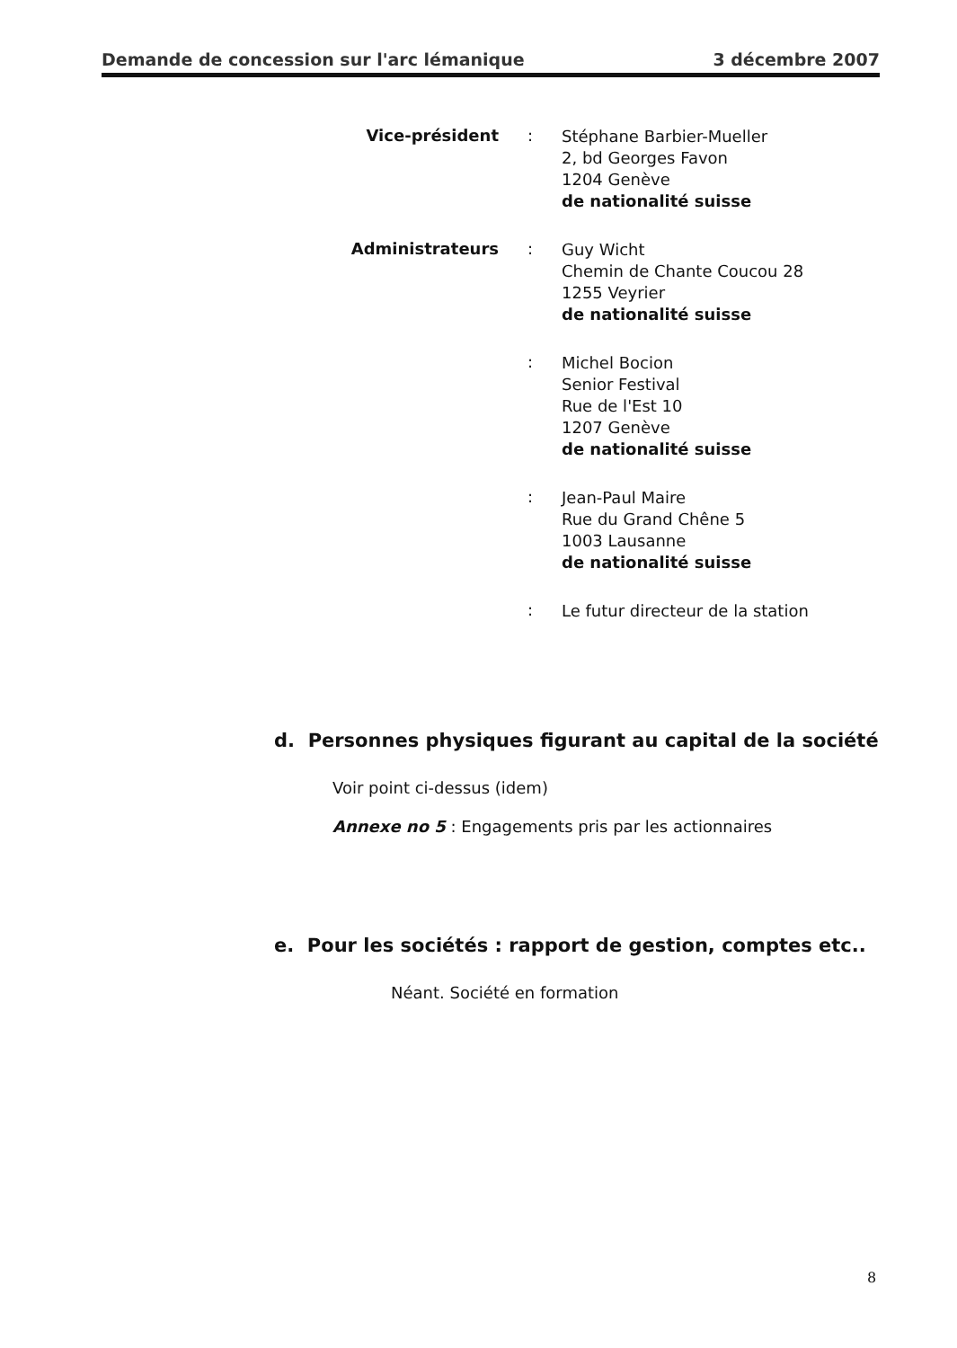Demande de concession sur l'arc lémanique 3 décembre 2007
Vice-président :
Stéphane Barbier-Mueller
2, bd Georges Favon
1204 Genève
de nationalité suisse
Administrateurs :
Guy Wicht
Chemin de Chante Coucou 28
1255 Veyrier
de nationalité suisse
:
Michel Bocion
Senior Festival
Rue de l'Est 10
1207 Genève
de nationalité suisse
:
Jean-Paul Maire
Rue du Grand Chêne 5
1003 Lausanne
de nationalité suisse
:
Le futur directeur de la station
d. Personnes physiques figurant au capital de la société
Voir point ci-dessus (idem)
Annexe no 5 : Engagements pris par les actionnaires
e. Pour les sociétés : rapport de gestion, comptes etc..
Néant. Société en formation
8